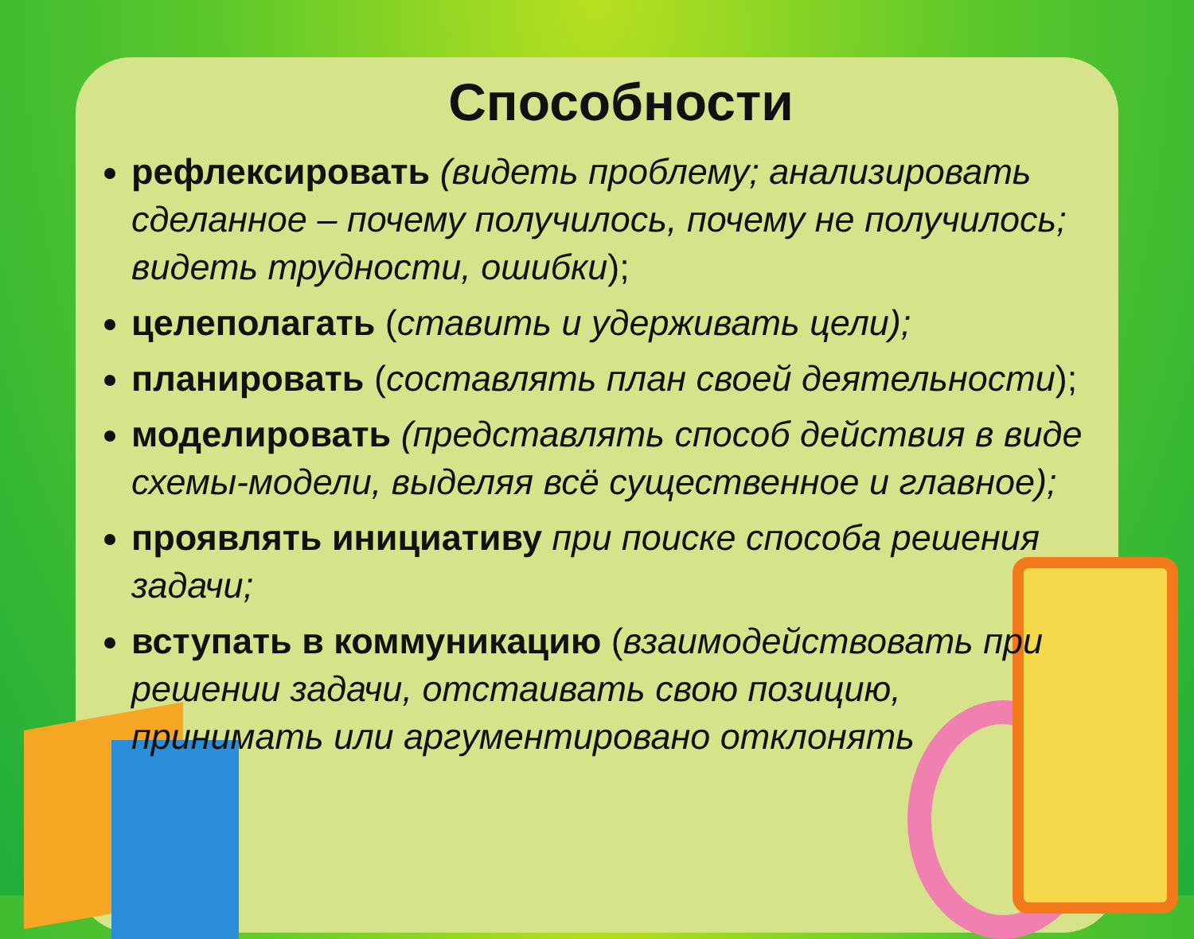Способности
рефлексировать (видеть проблему; анализировать сделанное – почему получилось, почему не получилось; видеть трудности, ошибки);
целеполагать (ставить и удерживать цели);
планировать (составлять план своей деятельности);
моделировать (представлять способ действия в виде схемы-модели, выделяя всё существенное и главное);
проявлять инициативу при поиске способа решения задачи;
вступать в коммуникацию (взаимодействовать при решении задачи, отстаивать свою позицию, принимать или аргументировано отклонять